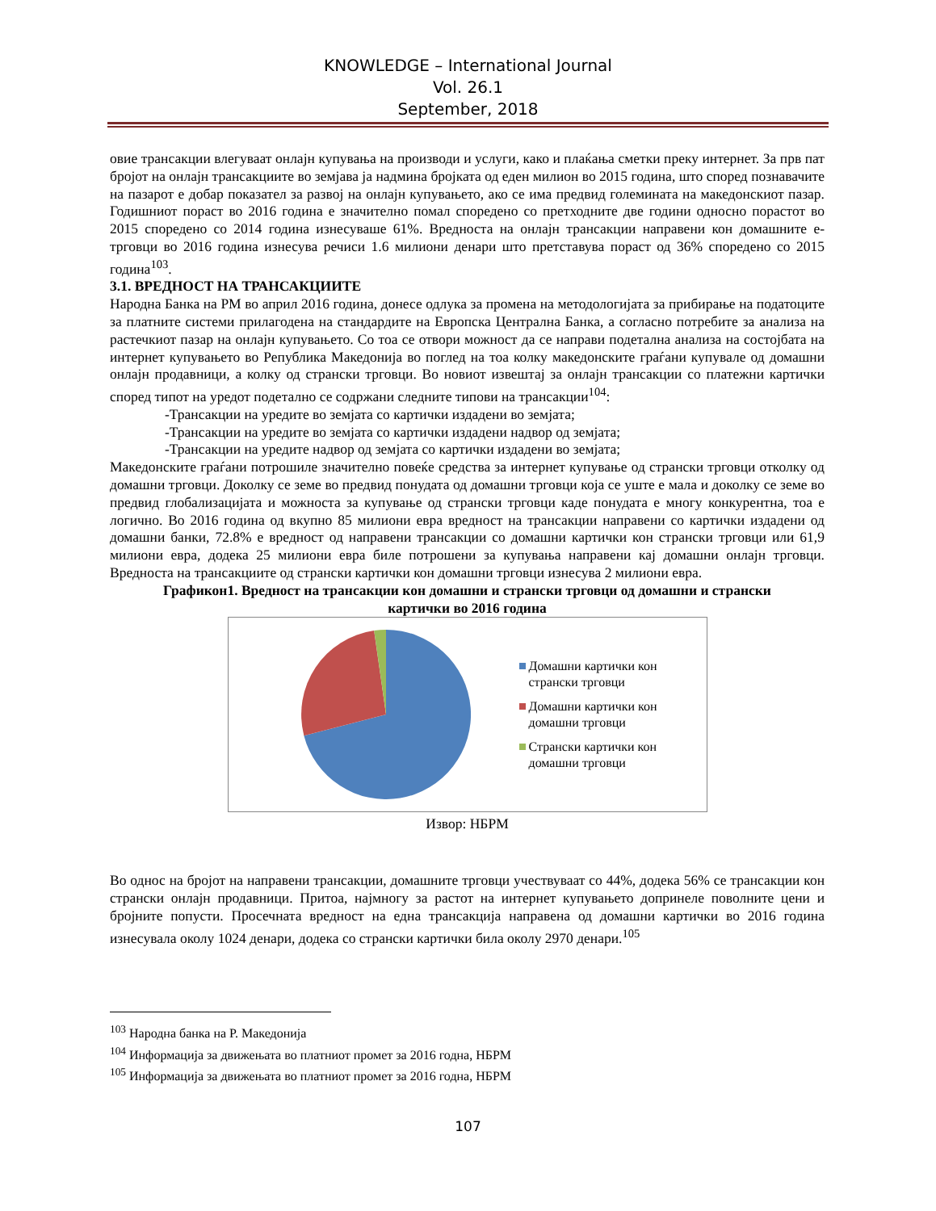KNOWLEDGE – International Journal
Vol. 26.1
September, 2018
овие трансакции влегуваат онлајн купувања на производи и услуги, како и плаќања сметки преку интернет. За прв пат бројот на онлајн трансакциите во земјава ја надмина бројката од еден милион во 2015 година, што според познавачите на пазарот е добар показател за развој на онлајн купувањето, ако се има предвид големината на македонскиот пазар. Годишниот пораст во 2016 година е значително помал споредено со претходните две години односно порастот во 2015 споредено со 2014 година изнесуваше 61%. Вредноста на онлајн трансакции направени кон домашните е-трговци во 2016 година изнесува речиси 1.6 милиони денари што претставува пораст од 36% споредено со 2015 година<sup>103</sup>.
3.1. ВРЕДНОСТ НА ТРАНСАКЦИИТЕ
Народна Банка на РМ во април 2016 година, донесе одлука за промена на методологијата за прибирање на податоците за платните системи прилагодена на стандардите на Европска Централна Банка, а согласно потребите за анализа на растечкиот пазар на онлајн купувањето. Со тоа се отвори можност да се направи подетална анализа на состојбата на интернет купувањето во Република Македонија во поглед на тоа колку македонските граѓани купувале од домашни онлајн продавници, а колку од странски трговци. Во новиот извештај за онлајн трансакции со платежни картички според типот на уредот подетално се содржани следните типови на трансакции<sup>104</sup>:
-Трансакции на уредите во земјата со картички издадени во земјата;
-Трансакции на уредите во земјата со картички издадени надвор од земјата;
-Трансакции на уредите надвор од земјата со картички издадени во земјата;
Македонските граѓани потрошиле значително повеќе средства за интернет купување од странски трговци отколку од домашни трговци. Доколку се земе во предвид понудата од домашни трговци која се уште е мала и доколку се земе во предвид глобализацијата и можноста за купување од странски трговци каде понудата е многу конкурентна, тоа е логично. Во 2016 година од вкупно 85 милиони евра вредност на трансакции направени со картички издадени од домашни банки, 72.8% е вредност од направени трансакции со домашни картички кон странски трговци или 61,9 милиони евра, додека 25 милиони евра биле потрошени за купувања направени кај домашни онлајн трговци. Вредноста на трансакциите од странски картички кон домашни трговци изнесува 2 милиони евра.
Графикон1. Вредност на трансакции кон домашни и странски трговци од домашни и странски картички во 2016 година
Домашни картички кон
странски трговци
Домашни картички кон
домашни трговци
Странски картички кон
домашни трговци
Извор: НБРМ
Во однос на бројот на направени трансакции, домашните трговци учествуваат со 44%, додека 56% се трансакции кон странски онлајн продавници. Притоа, најмногу за растот на интернет купувањето допринеле поволните цени и бројните попусти. Просечната вредност на една трансакција направена од домашни картички во 2016 година изнесувала околу 1024 денари, додека со странски картички била околу 2970 денари.<sup>105</sup>
<sup>103</sup> Народна банка на Р. Македонија
<sup>104</sup> Информација за движењата во платниот промет за 2016 годна, НБРМ
<sup>105</sup> Информација за движењата во платниот промет за 2016 годна, НБРМ
107